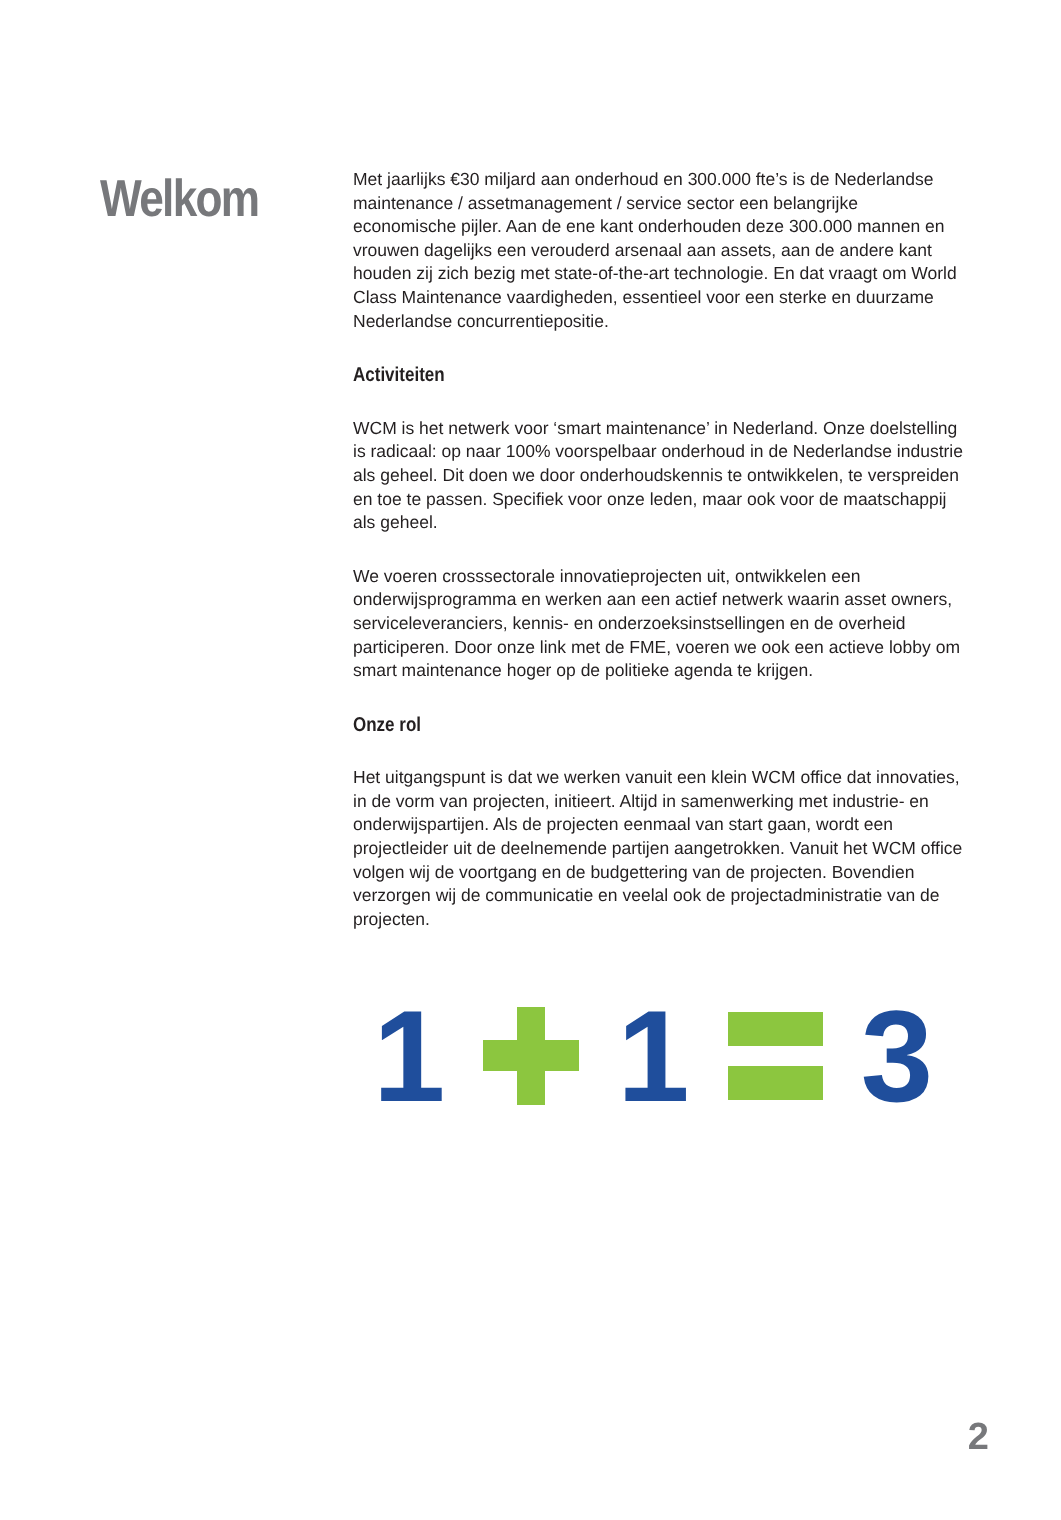Welkom
Met jaarlijks €30 miljard aan onderhoud en 300.000 fte’s is de Nederlandse maintenance / assetmanagement / service sector een belangrijke economische pijler. Aan de ene kant onderhouden deze 300.000 mannen en vrouwen dagelijks een verouderd arsenaal aan assets, aan de andere kant houden zij zich bezig met state-of-the-art technologie. En dat vraagt om World Class Maintenance vaardigheden, essentieel voor een sterke en duurzame Nederlandse concurrentiepositie.
Activiteiten
WCM is het netwerk voor ‘smart maintenance’ in Nederland. Onze doelstelling is radicaal: op naar 100% voorspelbaar onderhoud in de Nederlandse industrie als geheel. Dit doen we door onderhoudskennis te ontwikkelen, te verspreiden en toe te passen. Specifiek voor onze leden, maar ook voor de maatschappij als geheel.
We voeren crosssectorale innovatieprojecten uit, ontwikkelen een onderwijsprogramma en werken aan een actief netwerk waarin asset owners, serviceleveranciers, kennis- en onderzoeksinstsellingen en de overheid participeren. Door onze link met de FME, voeren we ook een actieve lobby om smart maintenance hoger op de politieke agenda te krijgen.
Onze rol
Het uitgangspunt is dat we werken vanuit een klein WCM office dat innovaties, in de vorm van projecten, initieert. Altijd in samenwerking met industrie- en onderwijspartijen. Als de projecten eenmaal van start gaan, wordt een projectleider uit de deelnemende partijen aangetrokken. Vanuit het WCM office volgen wij de voortgang en de budgettering van de projecten. Bovendien verzorgen wij de communicatie en veelal ook de projectadministratie van de projecten.
1 1 3
2